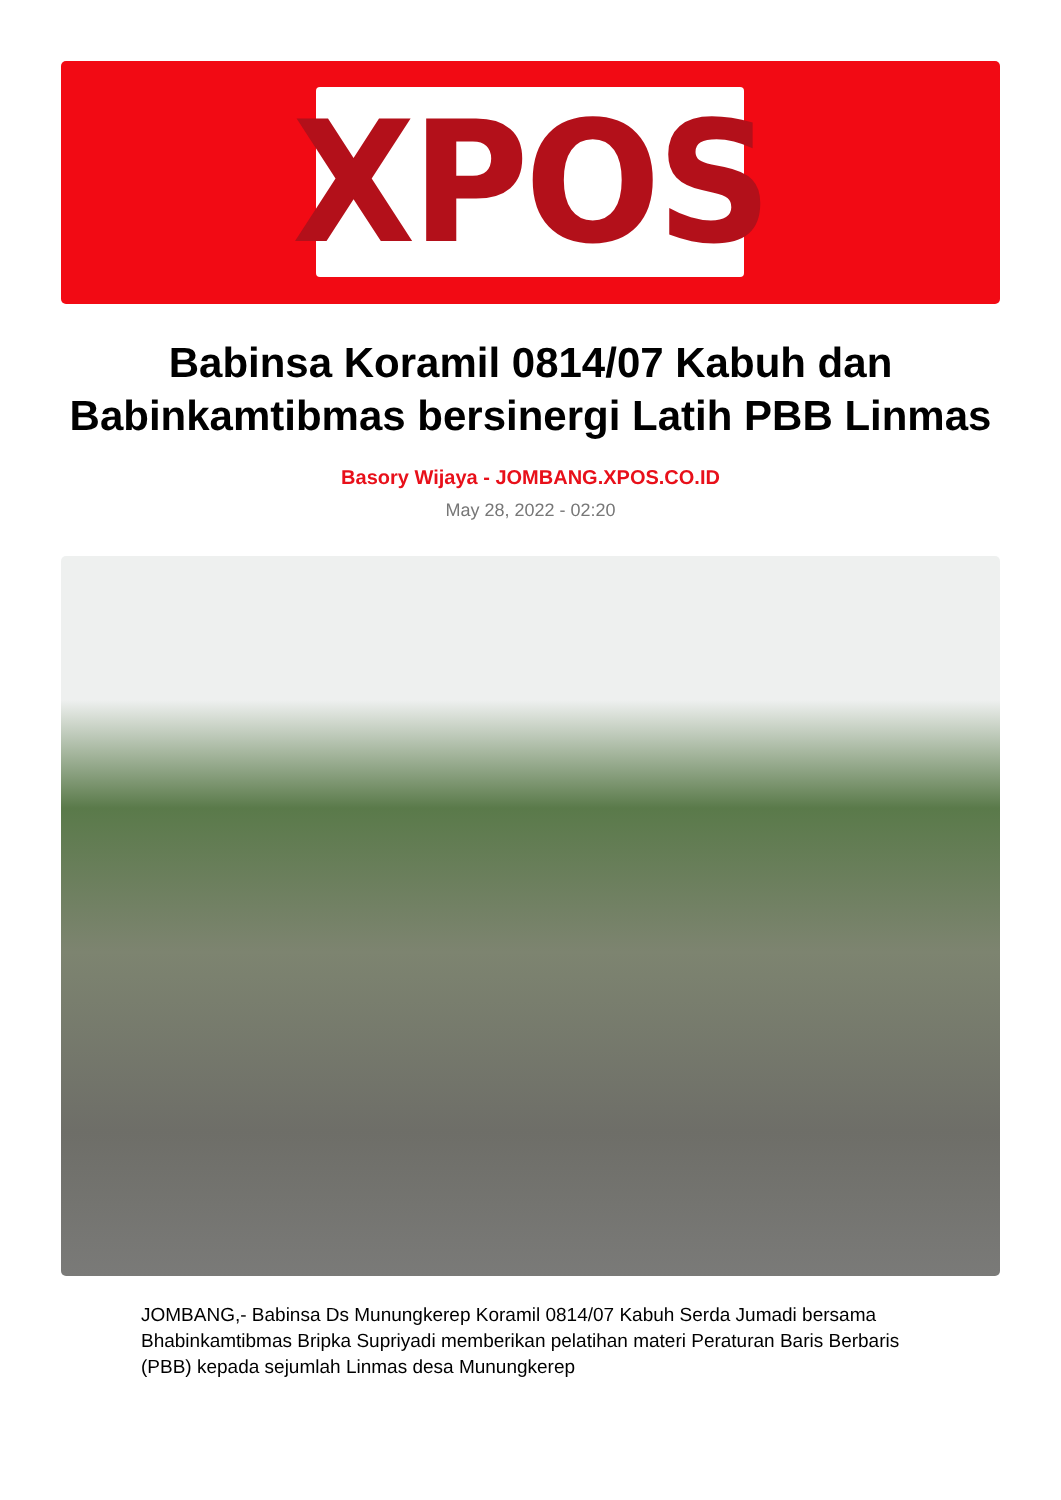XPOS
Babinsa Koramil 0814/07 Kabuh dan Babinkamtibmas bersinergi Latih PBB Linmas
Basory Wijaya - JOMBANG.XPOS.CO.ID
May 28, 2022 - 02:20
JOMBANG,- Babinsa Ds Munungkerep Koramil 0814/07 Kabuh Serda Jumadi bersama Bhabinkamtibmas Bripka Supriyadi memberikan pelatihan materi Peraturan Baris Berbaris (PBB) kepada sejumlah Linmas desa Munungkerep